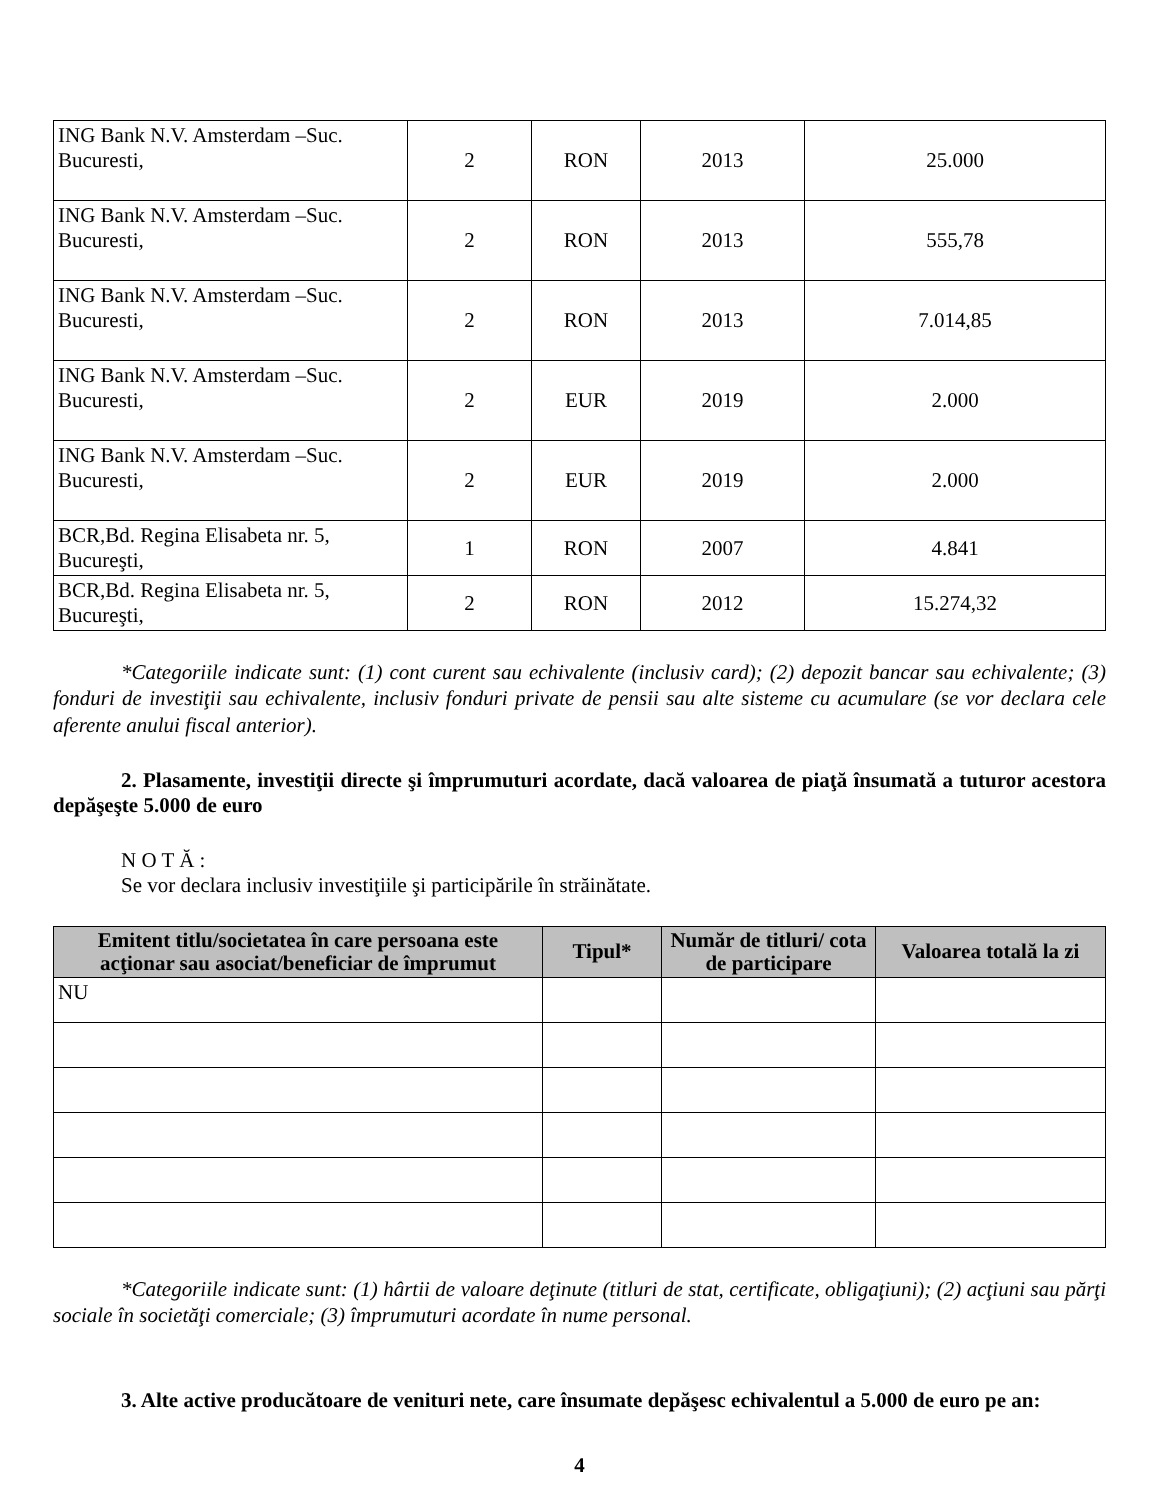| ING Bank N.V. Amsterdam –Suc. Bucuresti, | 2 | RON | 2013 | 25.000 |
| ING Bank N.V. Amsterdam –Suc. Bucuresti, | 2 | RON | 2013 | 555,78 |
| ING Bank N.V. Amsterdam –Suc. Bucuresti, | 2 | RON | 2013 | 7.014,85 |
| ING Bank N.V. Amsterdam –Suc. Bucuresti, | 2 | EUR | 2019 | 2.000 |
| ING Bank N.V. Amsterdam –Suc. Bucuresti, | 2 | EUR | 2019 | 2.000 |
| BCR,Bd. Regina Elisabeta nr. 5, Bucureşti, | 1 | RON | 2007 | 4.841 |
| BCR,Bd. Regina Elisabeta nr. 5, Bucureşti, | 2 | RON | 2012 | 15.274,32 |
*Categoriile indicate sunt: (1) cont curent sau echivalente (inclusiv card); (2) depozit bancar sau echivalente; (3) fonduri de investiţii sau echivalente, inclusiv fonduri private de pensii sau alte sisteme cu acumulare (se vor declara cele aferente anului fiscal anterior).
2. Plasamente, investiţii directe şi împrumuturi acordate, dacă valoarea de piaţă însumată a tuturor acestora depăşeşte 5.000 de euro
N O T Ă :
Se vor declara inclusiv investiţiile şi participările în străinătate.
| Emitent titlu/societatea în care persoana este acţionar sau asociat/beneficiar de împrumut | Tipul* | Număr de titluri/ cota de participare | Valoarea totală la zi |
| --- | --- | --- | --- |
| NU | | | |
*Categoriile indicate sunt: (1) hârtii de valoare deţinute (titluri de stat, certificate, obligaţiuni); (2) acţiuni sau părţi sociale în societăţi comerciale; (3) împrumuturi acordate în nume personal.
3. Alte active producătoare de venituri nete, care însumate depăşesc echivalentul a 5.000 de euro pe an:
4